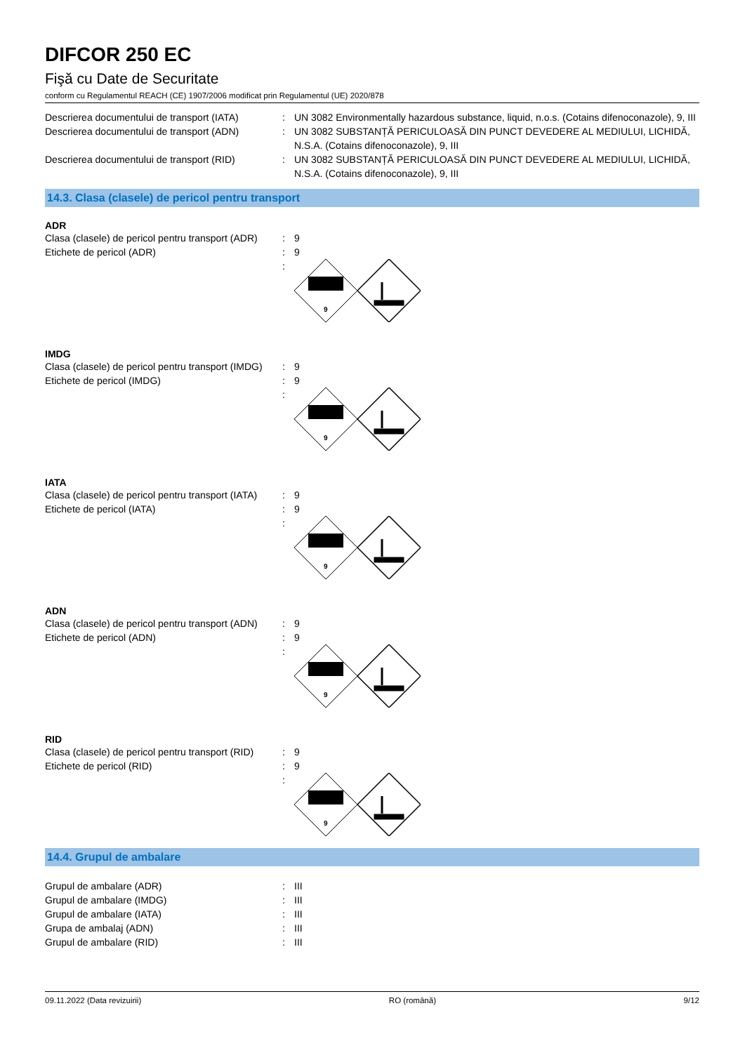DIFCOR 250 EC
Fişă cu Date de Securitate
conform cu Regulamentul REACH (CE) 1907/2006 modificat prin Regulamentul (UE) 2020/878
Descrierea documentului de transport (IATA)
: UN 3082 Environmentally hazardous substance, liquid, n.o.s. (Cotains difenoconazole), 9, III
Descrierea documentului de transport (ADN)
: UN 3082 SUBSTANȚĂ PERICULOASĂ DIN PUNCT DEVEDERE AL MEDIULUI, LICHIDĂ, N.S.A. (Cotains difenoconazole), 9, III
Descrierea documentului de transport (RID)
: UN 3082 SUBSTANȚĂ PERICULOASĂ DIN PUNCT DEVEDERE AL MEDIULUI, LICHIDĂ, N.S.A. (Cotains difenoconazole), 9, III
14.3. Clasa (clasele) de pericol pentru transport
ADR
Clasa (clasele) de pericol pentru transport (ADR)
: 9
Etichete de pericol (ADR) : 9
:
9
IMDG
Clasa (clasele) de pericol pentru transport (IMDG)
: 9
Etichete de pericol (IMDG) : 9
:
9
IATA
Clasa (clasele) de pericol pentru transport (IATA)
: 9
Etichete de pericol (IATA) : 9
:
9
ADN
Clasa (clasele) de pericol pentru transport (ADN)
: 9
Etichete de pericol (ADN) : 9
:
9
RID
Clasa (clasele) de pericol pentru transport (RID)
: 9
Etichete de pericol (RID) : 9
:
9
14.4. Grupul de ambalare
Grupul de ambalare (ADR) : III
Grupul de ambalare (IMDG) : III
Grupul de ambalare (IATA) : III
Grupa de ambalaj (ADN) : III
Grupul de ambalare (RID) : III
09.11.2022 (Data revizuirii) RO (română) 9/12